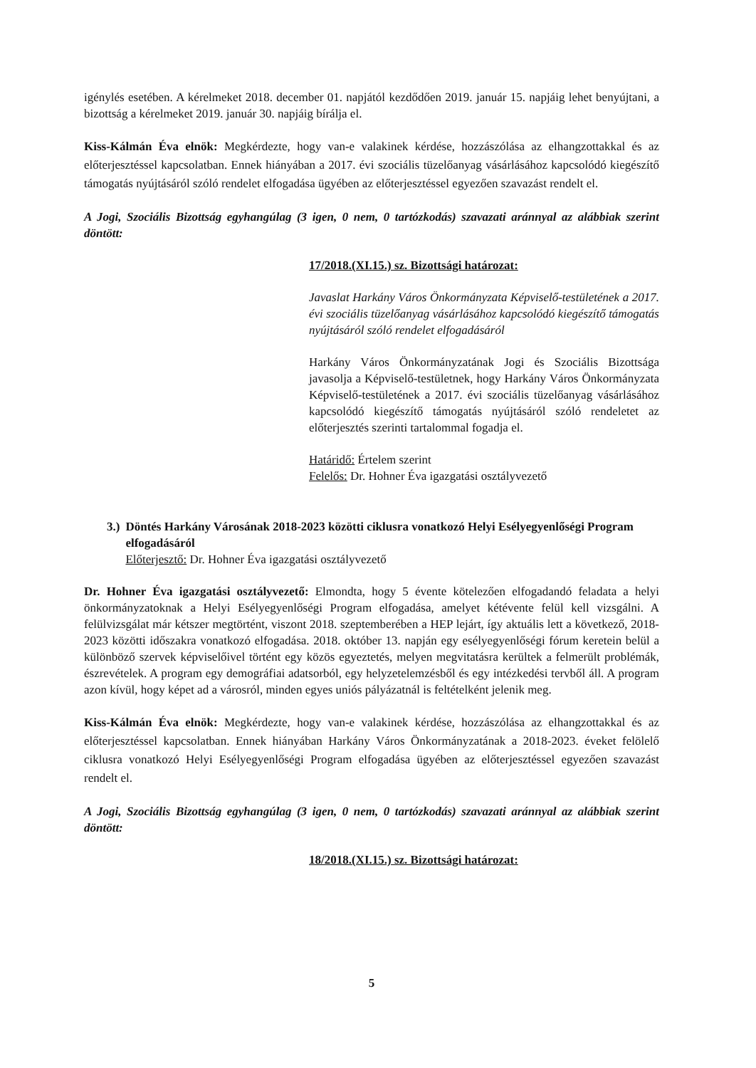igénylés esetében. A kérelmeket 2018. december 01. napjától kezdődően 2019. január 15. napjáig lehet benyújtani, a bizottság a kérelmeket 2019. január 30. napjáig bírálja el.
Kiss-Kálmán Éva elnök: Megkérdezte, hogy van-e valakinek kérdése, hozzászólása az elhangzottakkal és az előterjesztéssel kapcsolatban. Ennek hiányában a 2017. évi szociális tüzelőanyag vásárlásához kapcsolódó kiegészítő támogatás nyújtásáról szóló rendelet elfogadása ügyében az előterjesztéssel egyezően szavazást rendelt el.
A Jogi, Szociális Bizottság egyhangúlag (3 igen, 0 nem, 0 tartózkodás) szavazati aránnyal az alábbiak szerint döntött:
17/2018.(XI.15.) sz. Bizottsági határozat:
Javaslat Harkány Város Önkormányzata Képviselő-testületének a 2017. évi szociális tüzelőanyag vásárlásához kapcsolódó kiegészítő támogatás nyújtásáról szóló rendelet elfogadásáról
Harkány Város Önkormányzatának Jogi és Szociális Bizottsága javasolja a Képviselő-testületnek, hogy Harkány Város Önkormányzata Képviselő-testületének a 2017. évi szociális tüzelőanyag vásárlásához kapcsolódó kiegészítő támogatás nyújtásáról szóló rendeletet az előterjesztés szerinti tartalommal fogadja el.
Határidő: Értelem szerint
Felelős: Dr. Hohner Éva igazgatási osztályvezető
3.) Döntés Harkány Városának 2018-2023 közötti ciklusra vonatkozó Helyi Esélyegyenlőségi Program elfogadásáról
Előterjesztő: Dr. Hohner Éva igazgatási osztályvezető
Dr. Hohner Éva igazgatási osztályvezető: Elmondta, hogy 5 évente kötelezően elfogadandó feladata a helyi önkormányzatoknak a Helyi Esélyegyenlőségi Program elfogadása, amelyet kétévente felül kell vizsgálni. A felülvizsgálat már kétszer megtörtént, viszont 2018. szeptemberében a HEP lejárt, így aktuális lett a következő, 2018-2023 közötti időszakra vonatkozó elfogadása. 2018. október 13. napján egy esélyegyenlőségi fórum keretein belül a különböző szervek képviselőivel történt egy közös egyeztetés, melyen megvitatásra kerültek a felmerült problémák, észrevételek. A program egy demográfiai adatsorból, egy helyzetelemzésből és egy intézkedési tervből áll. A program azon kívül, hogy képet ad a városról, minden egyes uniós pályázatnál is feltételként jelenik meg.
Kiss-Kálmán Éva elnök: Megkérdezte, hogy van-e valakinek kérdése, hozzászólása az elhangzottakkal és az előterjesztéssel kapcsolatban. Ennek hiányában Harkány Város Önkormányzatának a 2018-2023. éveket felölelő ciklusra vonatkozó Helyi Esélyegyenlőségi Program elfogadása ügyében az előterjesztéssel egyezően szavazást rendelt el.
A Jogi, Szociális Bizottság egyhangúlag (3 igen, 0 nem, 0 tartózkodás) szavazati aránnyal az alábbiak szerint döntött:
18/2018.(XI.15.) sz. Bizottsági határozat:
5